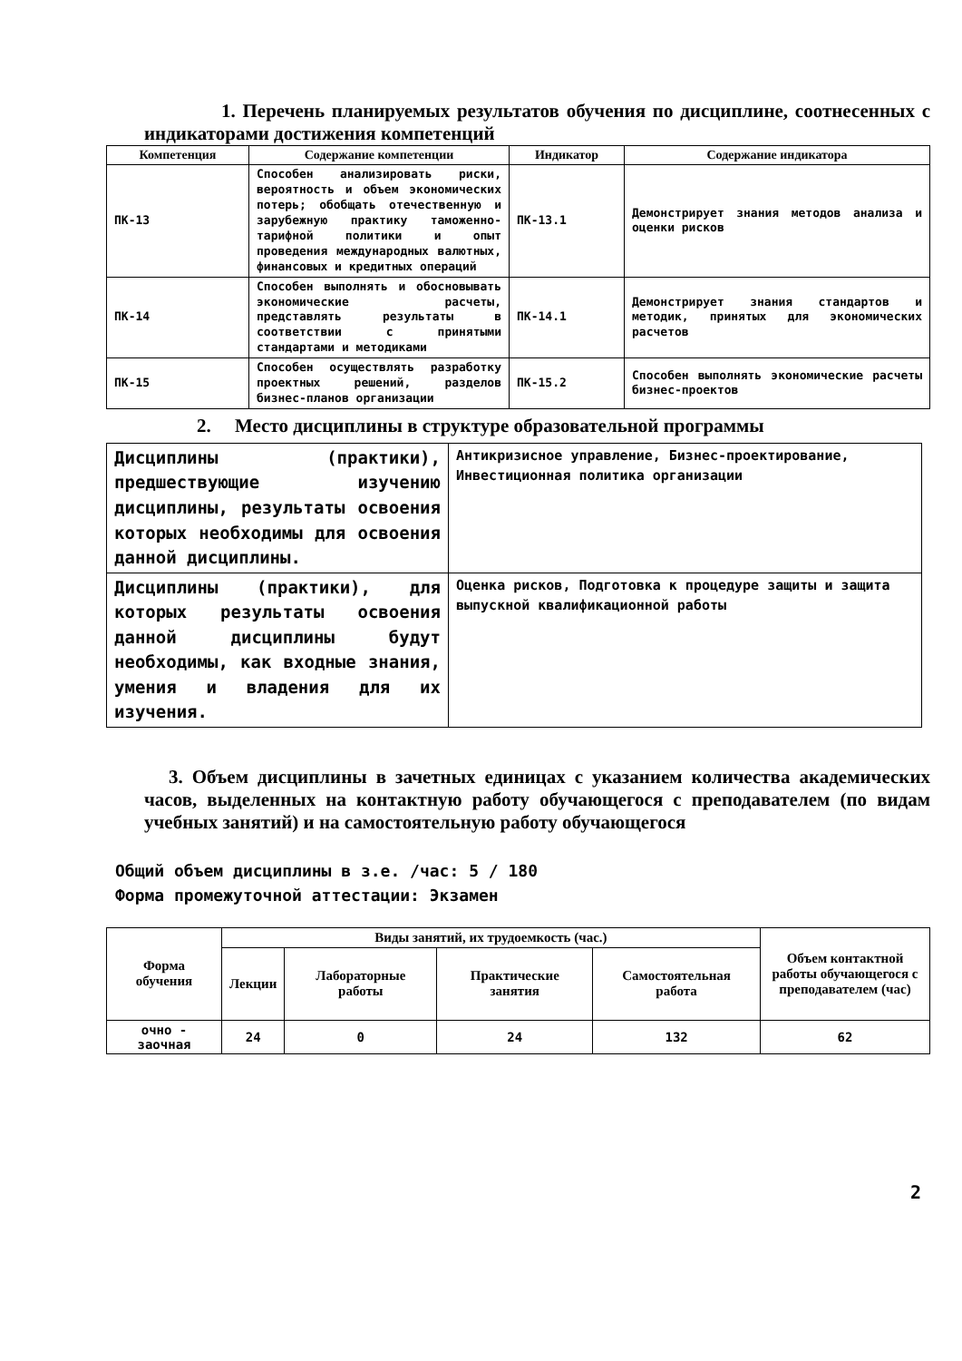1. Перечень планируемых результатов обучения по дисциплине, соотнесенных с индикаторами достижения компетенций
| Компетенция | Содержание компетенции | Индикатор | Содержание индикатора |
| --- | --- | --- | --- |
| ПК-13 | Способен анализировать риски, вероятность и объем экономических потерь; обобщать отечественную и зарубежную практику таможенно-тарифной политики и опыт проведения международных валютных, финансовых и кредитных операций | ПК-13.1 | Демонстрирует знания методов анализа и оценки рисков |
| ПК-14 | Способен выполнять и обосновывать экономические расчеты, представлять результаты в соответствии с принятыми стандартами и методиками | ПК-14.1 | Демонстрирует знания стандартов и методик, принятых для экономических расчетов |
| ПК-15 | Способен осуществлять разработку проектных решений, разделов бизнес-планов организации | ПК-15.2 | Способен выполнять экономические расчеты бизнес-проектов |
2. Место дисциплины в структуре образовательной программы
| Дисциплины (практики), предшествующие изучению дисциплины, результаты освоения которых необходимы для освоения данной дисциплины. | Антикризисное управление, Бизнес-проектирование, Инвестиционная политика организации |
| Дисциплины (практики), для которых результаты освоения данной дисциплины будут необходимы, как входные знания, умения и владения для их изучения. | Оценка рисков, Подготовка к процедуре защиты и защита выпускной квалификационной работы |
3. Объем дисциплины в зачетных единицах с указанием количества академических часов, выделенных на контактную работу обучающегося с преподавателем (по видам учебных занятий) и на самостоятельную работу обучающегося
Общий объем дисциплины в з.е. /час: 5 / 180
Форма промежуточной аттестации: Экзамен
| Форма обучения | Виды занятий, их трудоемкость (час.) | | | | Объем контактной работы обучающегося с преподавателем (час) |
| --- | --- | --- | --- | --- | --- |
| | Лекции | Лабораторные работы | Практические занятия | Самостоятельная работа | |
| очно - заочная | 24 | 0 | 24 | 132 | 62 |
2